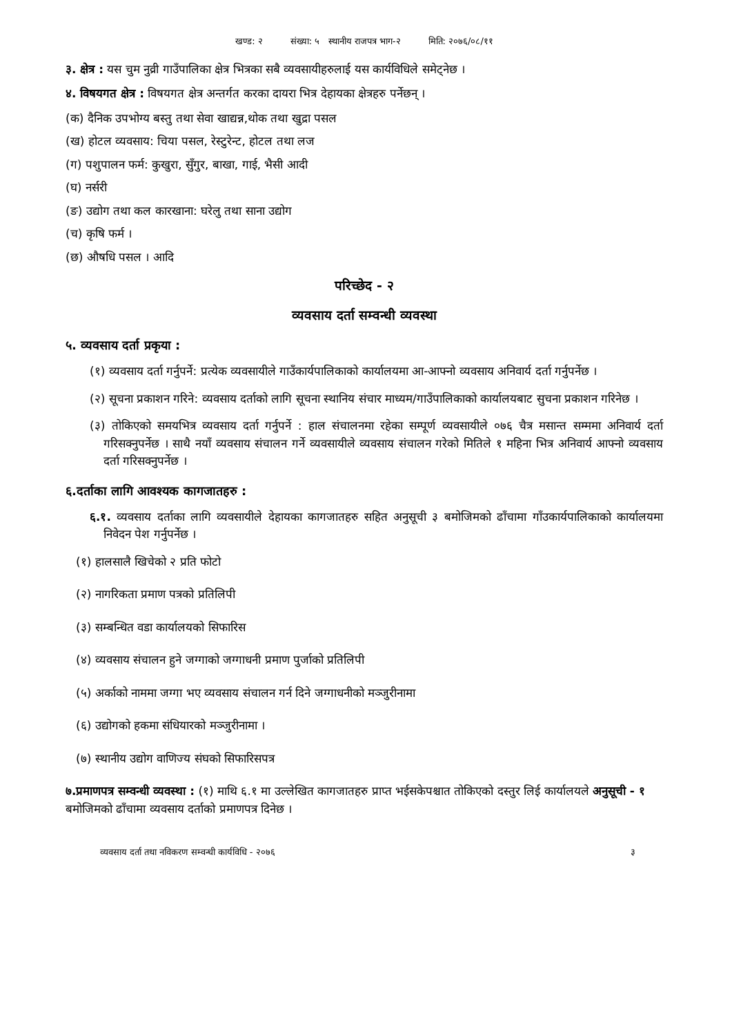खण्ड: २ संख्या: ५ स्थानीय राजपत्र भाग-२ मिति: २०७६/०८/११
३. क्षेत्र : यस चुम नुव्री गाउँपालिका क्षेत्र भित्रका सबै व्यवसायीहरुलाई यस कार्यविधिले समेट्नेछ ।
४. विषयगत क्षेत्र : विषयगत क्षेत्र अन्तर्गत करका दायरा भित्र देहायका क्षेत्रहरु पर्नेछन् ।
(क) दैनिक उपभोग्य बस्तु तथा सेवा खाद्यन्न,थोक तथा खुद्रा पसल
(ख) होटल व्यवसाय: चिया पसल, रेस्टुरेन्ट, होटल तथा लज
(ग) पशुपालन फर्म: कुखुरा, सुँगुर, बाखा, गाई, भैसी आदी
(घ) नर्सरी
(ङ) उद्योग तथा कल कारखाना: घरेलु तथा साना उद्योग
(च) कृषि फर्म ।
(छ) औषधि पसल । आदि
परिच्छेद - २
व्यवसाय दर्ता सम्वन्धी व्यवस्था
५. व्यवसाय दर्ता प्रकृया :
(१) व्यवसाय दर्ता गर्नुपर्ने: प्रत्येक व्यवसायीले गाउँकार्यपालिकाको कार्यालयमा आ-आफ्नो व्यवसाय अनिवार्य दर्ता गर्नुपर्नेछ ।
(२) सूचना प्रकाशन गरिने: व्यवसाय दर्ताको लागि सूचना स्थानिय संचार माध्यम/गाउँपालिकाको कार्यालयबाट सुचना प्रकाशन गरिनेछ ।
(३) तोकिएको समयभित्र व्यवसाय दर्ता गर्नुपर्ने : हाल संचालनमा रहेका सम्पूर्ण व्यवसायीले ०७६ चैत्र मसान्त सम्ममा अनिवार्य दर्ता गरिसक्नुपर्नेछ । साथै नयाँ व्यवसाय संचालन गर्ने व्यवसायीले व्यवसाय संचालन गरेको मितिले १ महिना भित्र अनिवार्य आफ्नो व्यवसाय दर्ता गरिसक्नुपर्नेछ ।
६.दर्ताका लागि आवश्यक कागजातहरु :
६.१. व्यवसाय दर्ताका लागि व्यवसायीले देहायका कागजातहरु सहित अनुसूची ३ बमोजिमको ढाँचामा गाँउकार्यपालिकाको कार्यालयमा निवेदन पेश गर्नुपर्नेछ ।
(१) हालसालै खिचेको २ प्रति फोटो
(२) नागरिकता प्रमाण पत्रको प्रतिलिपी
(३) सम्बन्धित वडा कार्यालयको सिफारिस
(४) व्यवसाय संचालन हुने जग्गाको जग्गाधनी प्रमाण पुर्जाको प्रतिलिपी
(५) अर्काको नाममा जग्गा भए व्यवसाय संचालन गर्न दिने जग्गाधनीको मञ्जुरीनामा
(६) उद्योगको हकमा संधियारको मञ्जुरीनामा ।
(७) स्थानीय उद्योग वाणिज्य संघको सिफारिसपत्र
७.प्रमाणपत्र सम्वन्धी व्यवस्था : (१) माथि ६.१ मा उल्लेखित कागजातहरु प्राप्त भईसकेपश्चात तोकिएको दस्तुर लिई कार्यालयले अनुसूची - १ बमोजिमको ढाँचामा व्यवसाय दर्ताको प्रमाणपत्र दिनेछ ।
व्यवसाय दर्ता तथा नविकरण सम्वन्धी कार्यविधि - २०७६ ३